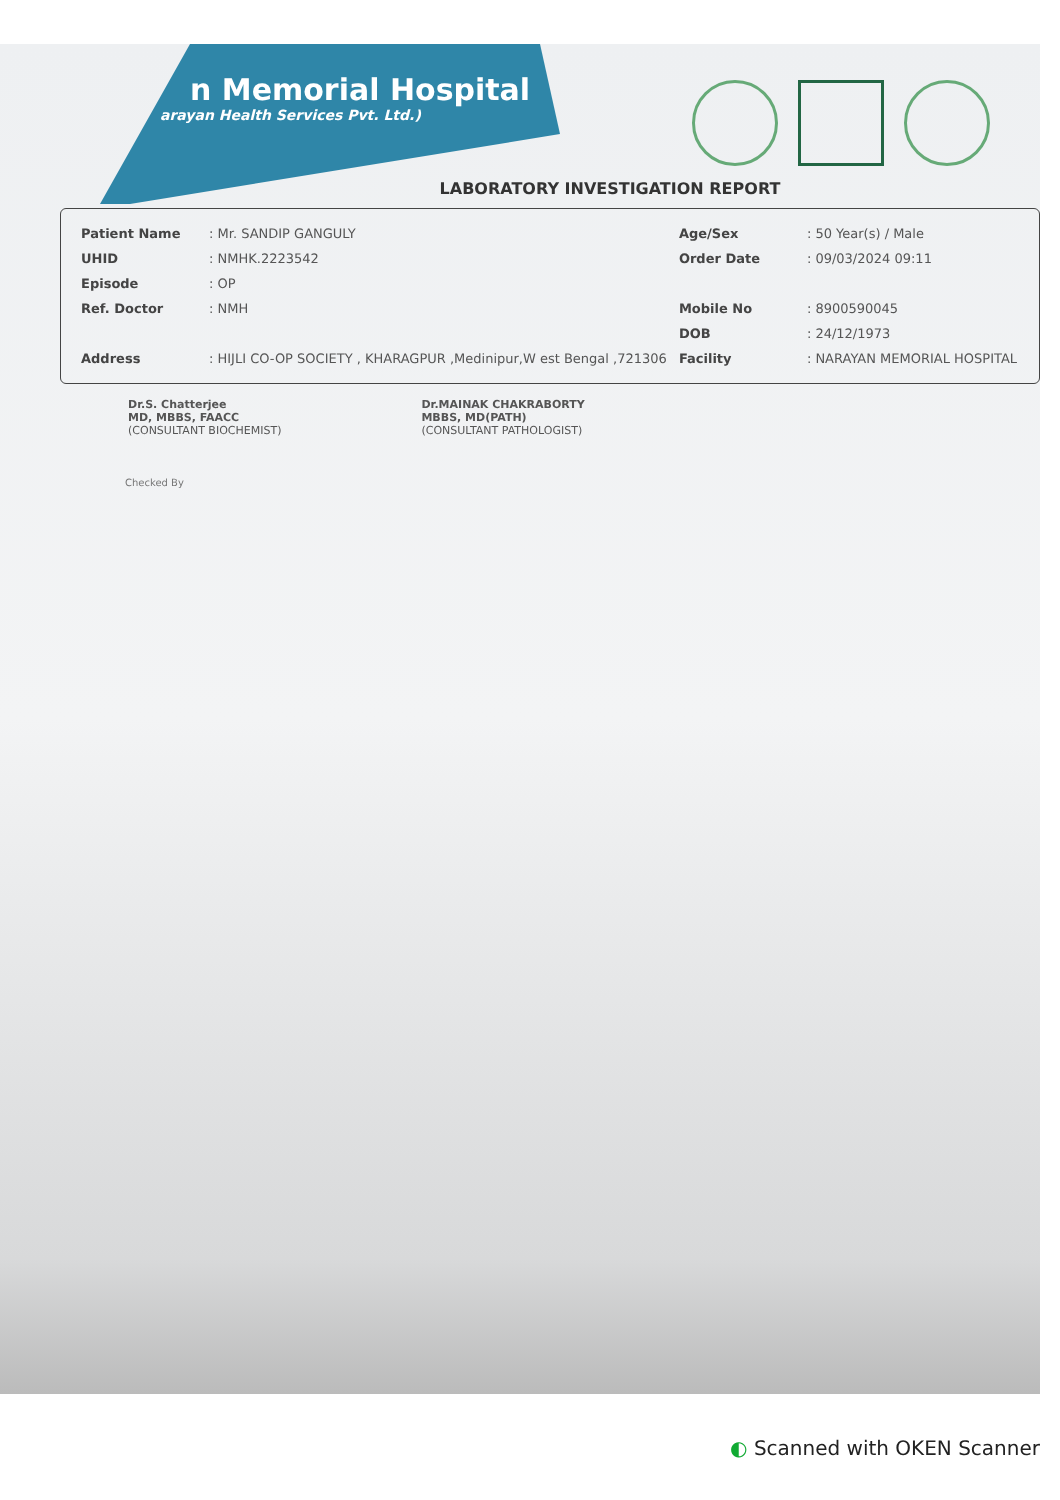n Memorial Hospital
arayan Health Services Pvt. Ltd.)
LABORATORY INVESTIGATION REPORT
| Patient Name | : Mr. SANDIP GANGULY | Age/Sex | : 50 Year(s) / Male |
| UHID | : NMHK.2223542 | Order Date | : 09/03/2024 09:11 |
| Episode | : OP | | |
| Ref. Doctor | : NMH | Mobile No | : 8900590045 |
| | | DOB | : 24/12/1973 |
| Address | : HIJLI CO-OP SOCIETY , KHARAGPUR ,Medinipur,W est Bengal ,721306 | Facility | : NARAYAN MEMORIAL HOSPITAL |
Dr.S. Chatterjee
MD, MBBS, FAACC
(CONSULTANT BIOCHEMIST)
Dr.MAINAK CHAKRABORTY
MBBS, MD(PATH)
(CONSULTANT PATHOLOGIST)
Checked By
◐ Scanned with OKEN Scanner